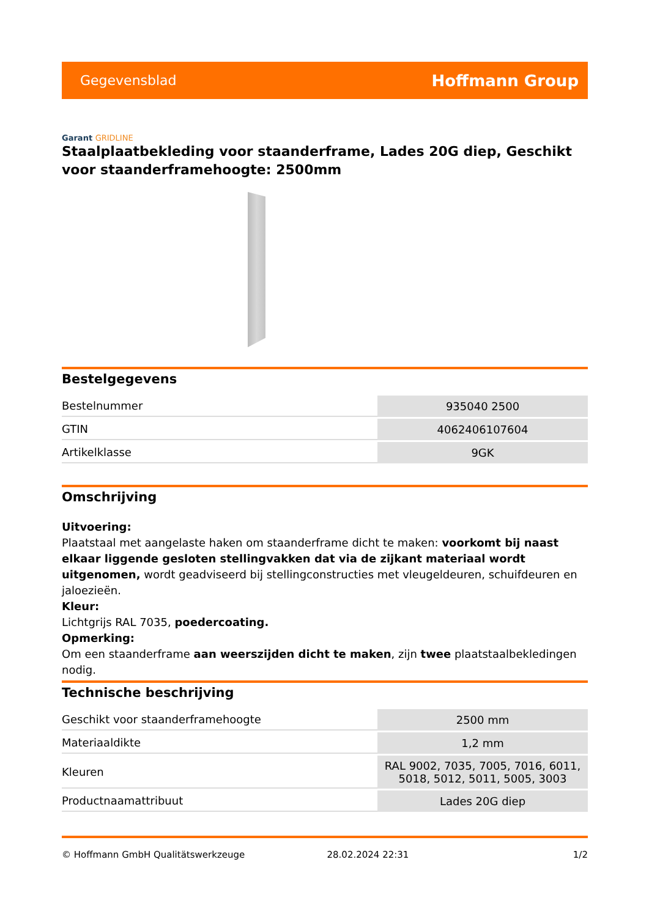Gegevensblad Hoffmann Group
Garant GRIDLINE
Staalplaatbekleding voor staanderframe, Lades 20G diep, Geschikt voor staanderframehoogte: 2500mm
Bestelgegevens
| Bestelnummer | 935040 2500 |
| GTIN | 4062406107604 |
| Artikelklasse | 9GK |
Omschrijving
Uitvoering:
Plaatstaal met aangelaste haken om staanderframe dicht te maken: voorkomt bij naast elkaar liggende gesloten stellingvakken dat via de zijkant materiaal wordt uitgenomen, wordt geadviseerd bij stellingconstructies met vleugeldeuren, schuifdeuren en jaloezieën.
Kleur:
Lichtgrijs RAL 7035, poedercoating.
Opmerking:
Om een staanderframe aan weerszijden dicht te maken, zijn twee plaatstaalbekledingen nodig.
Technische beschrijving
| Geschikt voor staanderframehoogte | 2500 mm |
| Materiaaldikte | 1,2 mm |
| Kleuren | RAL 9002, 7035, 7005, 7016, 6011, 5018, 5012, 5011, 5005, 3003 |
| Productnaamattribuut | Lades 20G diep |
© Hoffmann GmbH Qualitätswerkzeuge 28.02.2024 22:31 1/2